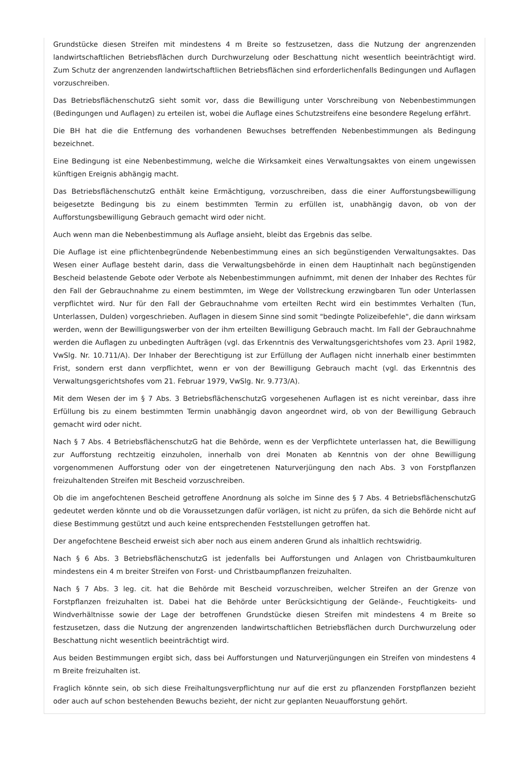Grundstücke diesen Streifen mit mindestens 4 m Breite so festzusetzen, dass die Nutzung der angrenzenden landwirtschaftlichen Betriebsflächen durch Durchwurzelung oder Beschattung nicht wesentlich beeinträchtigt wird. Zum Schutz der angrenzenden landwirtschaftlichen Betriebsflächen sind erforderlichenfalls Bedingungen und Auflagen vorzuschreiben.
Das BetriebsflächenschutzG sieht somit vor, dass die Bewilligung unter Vorschreibung von Nebenbestimmungen (Bedingungen und Auflagen) zu erteilen ist, wobei die Auflage eines Schutzstreifens eine besondere Regelung erfährt.
Die BH hat die die Entfernung des vorhandenen Bewuchses betreffenden Nebenbestimmungen als Bedingung bezeichnet.
Eine Bedingung ist eine Nebenbestimmung, welche die Wirksamkeit eines Verwaltungsaktes von einem ungewissen künftigen Ereignis abhängig macht.
Das BetriebsflächenschutzG enthält keine Ermächtigung, vorzuschreiben, dass die einer Aufforstungsbewilligung beigesetzte Bedingung bis zu einem bestimmten Termin zu erfüllen ist, unabhängig davon, ob von der Aufforstungsbewilligung Gebrauch gemacht wird oder nicht.
Auch wenn man die Nebenbestimmung als Auflage ansieht, bleibt das Ergebnis das selbe.
Die Auflage ist eine pflichtenbegründende Nebenbestimmung eines an sich begünstigenden Verwaltungsaktes. Das Wesen einer Auflage besteht darin, dass die Verwaltungsbehörde in einen dem Hauptinhalt nach begünstigenden Bescheid belastende Gebote oder Verbote als Nebenbestimmungen aufnimmt, mit denen der Inhaber des Rechtes für den Fall der Gebrauchnahme zu einem bestimmten, im Wege der Vollstreckung erzwingbaren Tun oder Unterlassen verpflichtet wird. Nur für den Fall der Gebrauchnahme vom erteilten Recht wird ein bestimmtes Verhalten (Tun, Unterlassen, Dulden) vorgeschrieben. Auflagen in diesem Sinne sind somit "bedingte Polizeibefehle", die dann wirksam werden, wenn der Bewilligungswerber von der ihm erteilten Bewilligung Gebrauch macht. Im Fall der Gebrauchnahme werden die Auflagen zu unbedingten Aufträgen (vgl. das Erkenntnis des Verwaltungsgerichtshofes vom 23. April 1982, VwSlg. Nr. 10.711/A). Der Inhaber der Berechtigung ist zur Erfüllung der Auflagen nicht innerhalb einer bestimmten Frist, sondern erst dann verpflichtet, wenn er von der Bewilligung Gebrauch macht (vgl. das Erkenntnis des Verwaltungsgerichtshofes vom 21. Februar 1979, VwSlg. Nr. 9.773/A).
Mit dem Wesen der im § 7 Abs. 3 BetriebsflächenschutzG vorgesehenen Auflagen ist es nicht vereinbar, dass ihre Erfüllung bis zu einem bestimmten Termin unabhängig davon angeordnet wird, ob von der Bewilligung Gebrauch gemacht wird oder nicht.
Nach § 7 Abs. 4 BetriebsflächenschutzG hat die Behörde, wenn es der Verpflichtete unterlassen hat, die Bewilligung zur Aufforstung rechtzeitig einzuholen, innerhalb von drei Monaten ab Kenntnis von der ohne Bewilligung vorgenommenen Aufforstung oder von der eingetretenen Naturverjüngung den nach Abs. 3 von Forstpflanzen freizuhaltenden Streifen mit Bescheid vorzuschreiben.
Ob die im angefochtenen Bescheid getroffene Anordnung als solche im Sinne des § 7 Abs. 4 BetriebsflächenschutzG gedeutet werden könnte und ob die Voraussetzungen dafür vorlägen, ist nicht zu prüfen, da sich die Behörde nicht auf diese Bestimmung gestützt und auch keine entsprechenden Feststellungen getroffen hat.
Der angefochtene Bescheid erweist sich aber noch aus einem anderen Grund als inhaltlich rechtswidrig.
Nach § 6 Abs. 3 BetriebsflächenschutzG ist jedenfalls bei Aufforstungen und Anlagen von Christbaumkulturen mindestens ein 4 m breiter Streifen von Forst- und Christbaumpflanzen freizuhalten.
Nach § 7 Abs. 3 leg. cit. hat die Behörde mit Bescheid vorzuschreiben, welcher Streifen an der Grenze von Forstpflanzen freizuhalten ist. Dabei hat die Behörde unter Berücksichtigung der Gelände-, Feuchtigkeits- und Windverhältnisse sowie der Lage der betroffenen Grundstücke diesen Streifen mit mindestens 4 m Breite so festzusetzen, dass die Nutzung der angrenzenden landwirtschaftlichen Betriebsflächen durch Durchwurzelung oder Beschattung nicht wesentlich beeinträchtigt wird.
Aus beiden Bestimmungen ergibt sich, dass bei Aufforstungen und Naturverjüngungen ein Streifen von mindestens 4 m Breite freizuhalten ist.
Fraglich könnte sein, ob sich diese Freihaltungsverpflichtung nur auf die erst zu pflanzenden Forstpflanzen bezieht oder auch auf schon bestehenden Bewuchs bezieht, der nicht zur geplanten Neuaufforstung gehört.